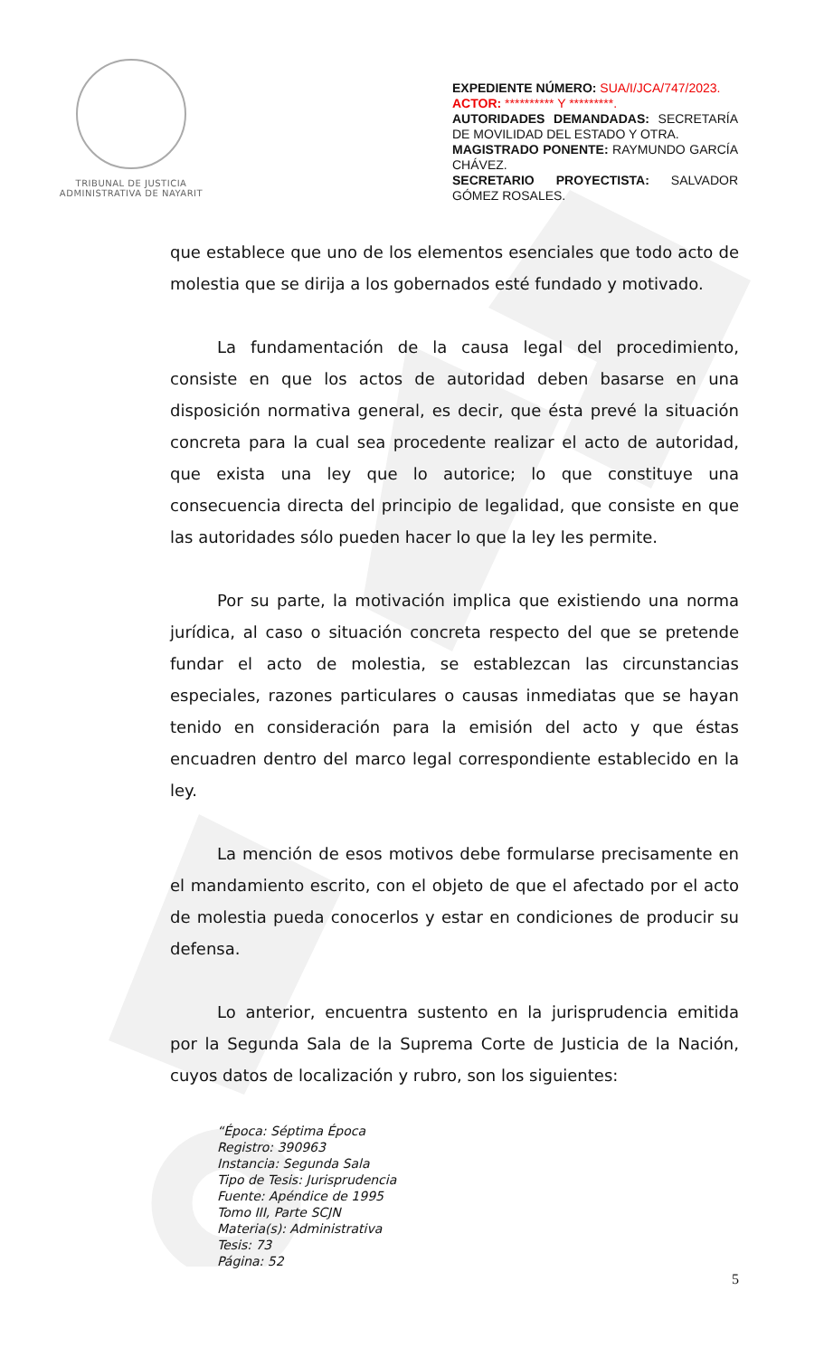TRIBUNAL DE JUSTICIA
ADMINISTRATIVA DE NAYARIT
EXPEDIENTE NÚMERO: SUA/I/JCA/747/2023.
ACTOR: ********** Y *********.
AUTORIDADES DEMANDADAS: SECRETARÍA DE MOVILIDAD DEL ESTADO Y OTRA.
MAGISTRADO PONENTE: RAYMUNDO GARCÍA CHÁVEZ.
SECRETARIO PROYECTISTA: SALVADOR GÓMEZ ROSALES.
que establece que uno de los elementos esenciales que todo acto de molestia que se dirija a los gobernados esté fundado y motivado.
La fundamentación de la causa legal del procedimiento, consiste en que los actos de autoridad deben basarse en una disposición normativa general, es decir, que ésta prevé la situación concreta para la cual sea procedente realizar el acto de autoridad, que exista una ley que lo autorice; lo que constituye una consecuencia directa del principio de legalidad, que consiste en que las autoridades sólo pueden hacer lo que la ley les permite.
Por su parte, la motivación implica que existiendo una norma jurídica, al caso o situación concreta respecto del que se pretende fundar el acto de molestia, se establezcan las circunstancias especiales, razones particulares o causas inmediatas que se hayan tenido en consideración para la emisión del acto y que éstas encuadren dentro del marco legal correspondiente establecido en la ley.
La mención de esos motivos debe formularse precisamente en el mandamiento escrito, con el objeto de que el afectado por el acto de molestia pueda conocerlos y estar en condiciones de producir su defensa.
Lo anterior, encuentra sustento en la jurisprudencia emitida por la Segunda Sala de la Suprema Corte de Justicia de la Nación, cuyos datos de localización y rubro, son los siguientes:
“Época: Séptima Época
Registro: 390963
Instancia: Segunda Sala
Tipo de Tesis: Jurisprudencia
Fuente: Apéndice de 1995
Tomo III, Parte SCJN
Materia(s): Administrativa
Tesis: 73
Página: 52
5